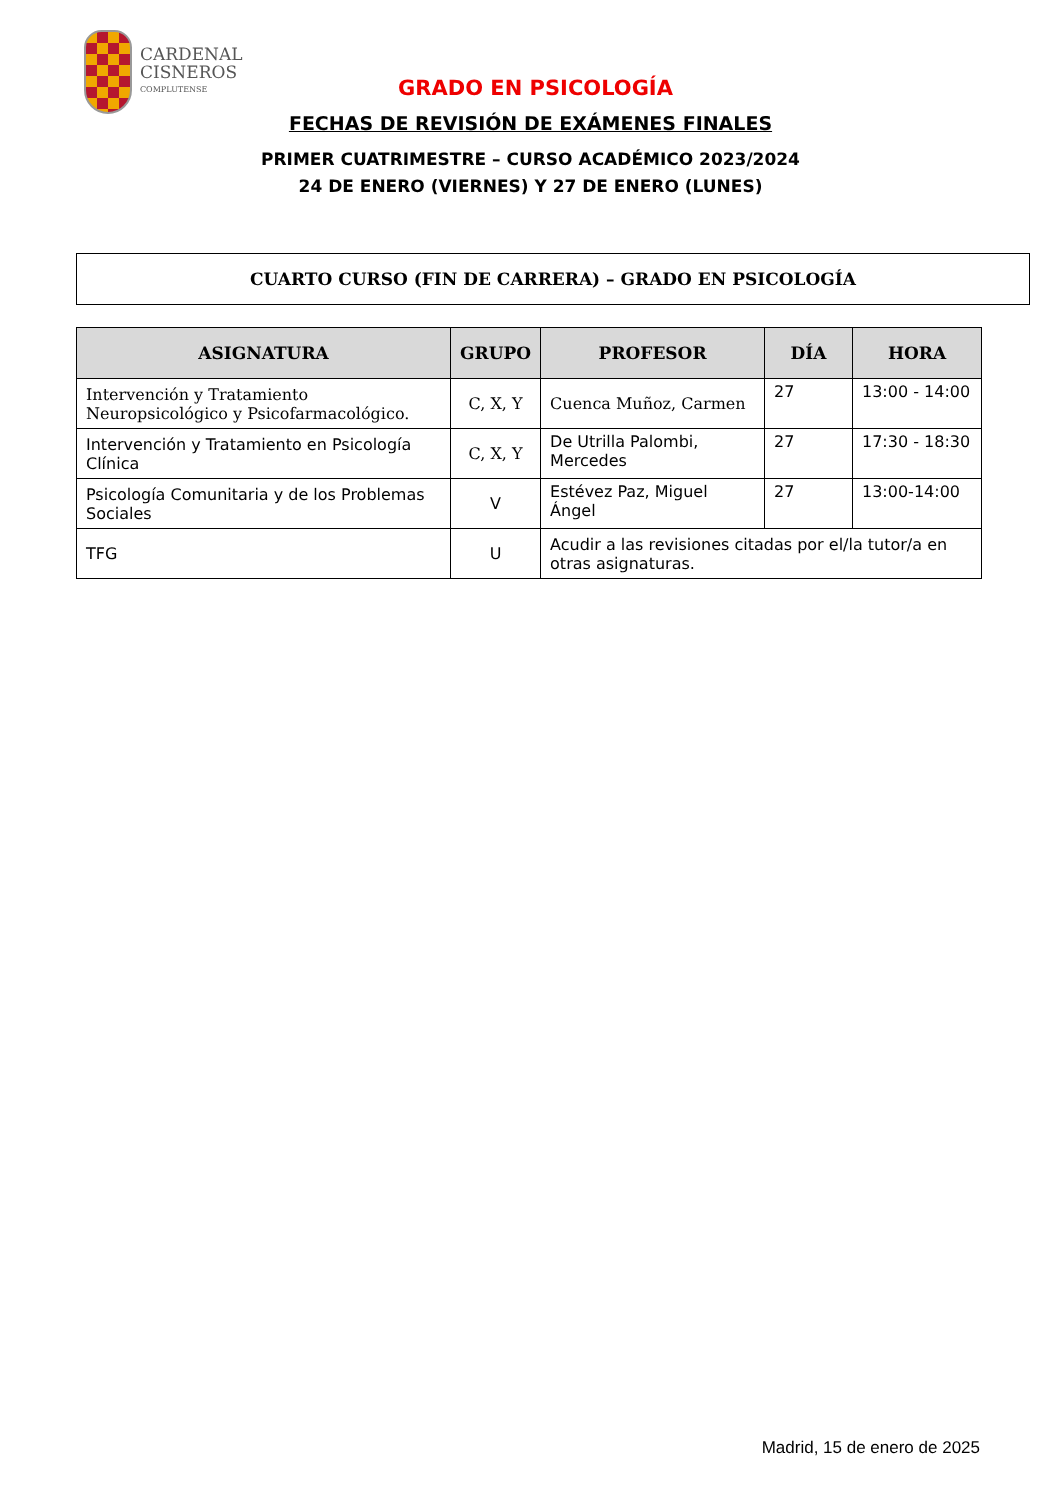CARDENAL
CISNEROS
COMPLUTENSE
GRADO EN PSICOLOGÍA
FECHAS DE REVISIÓN DE EXÁMENES FINALES
PRIMER CUATRIMESTRE – CURSO ACADÉMICO 2023/2024
24 DE ENERO (VIERNES) Y 27 DE ENERO (LUNES)
CUARTO CURSO (FIN DE CARRERA) – GRADO EN PSICOLOGÍA
| ASIGNATURA | GRUPO | PROFESOR | DÍA | HORA |
| --- | --- | --- | --- | --- |
| Intervención y Tratamiento Neuropsicológico y Psicofarmacológico. | C, X, Y | Cuenca Muñoz, Carmen | 27 | 13:00 - 14:00 |
| Intervención y Tratamiento en Psicología Clínica | C, X, Y | De Utrilla Palombi, Mercedes | 27 | 17:30 - 18:30 |
| Psicología Comunitaria y de los Problemas Sociales | V | Estévez Paz, Miguel Ángel | 27 | 13:00-14:00 |
| TFG | U | Acudir a las revisiones citadas por el/la tutor/a en otras asignaturas. | | |
Madrid, 15 de enero de 2025